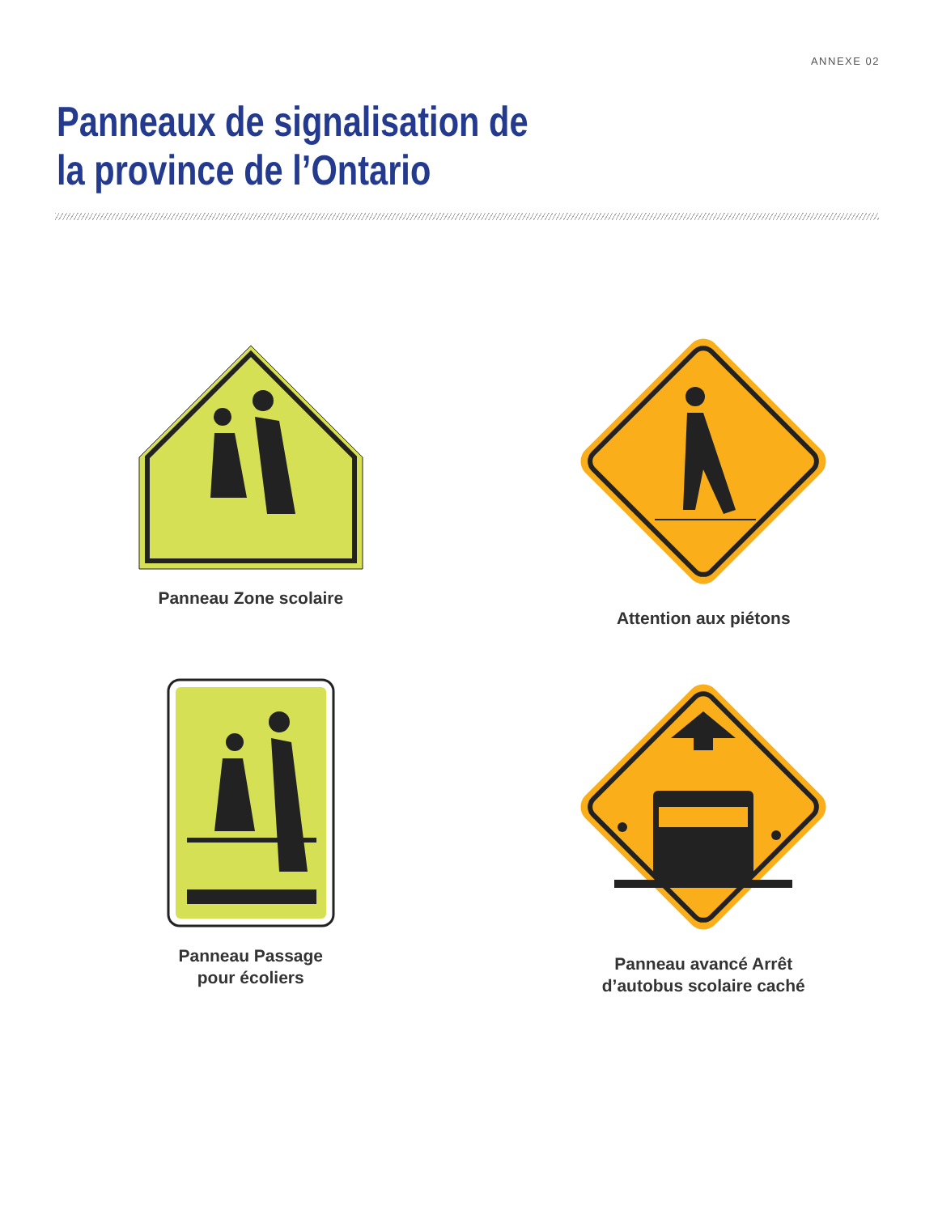ANNEXE 02
Panneaux de signalisation de
la province de l’Ontario
Panneau Zone scolaire
Attention aux piétons
Panneau Passage
pour écoliers
Panneau avancé Arrêt
d’autobus scolaire caché